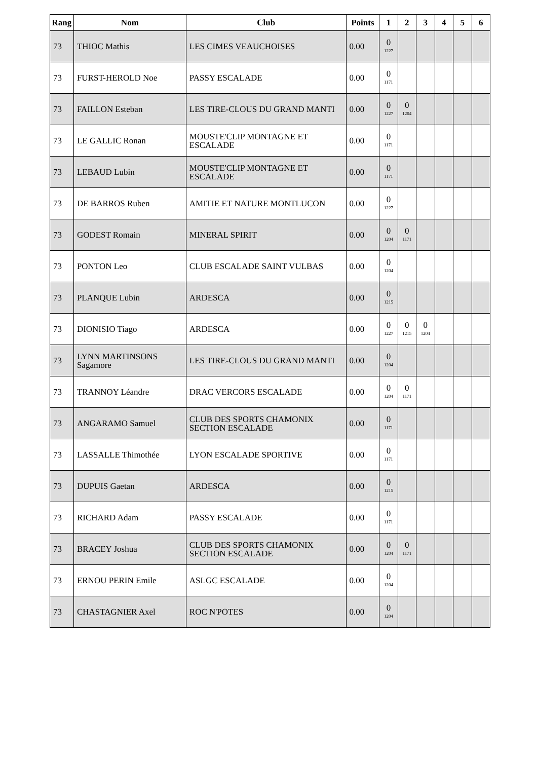| Rang | Nom | Club | Points | 1 | 2 | 3 | 4 | 5 | 6 |
| --- | --- | --- | --- | --- | --- | --- | --- | --- | --- |
| 73 | THIOC Mathis | LES CIMES VEAUCHOISES | 0.00 | 0 1227 | | | | | |
| 73 | FURST-HEROLD Noe | PASSY ESCALADE | 0.00 | 0 1171 | | | | | |
| 73 | FAILLON Esteban | LES TIRE-CLOUS DU GRAND MANTI | 0.00 | 0 1227 | 0 1204 | | | | |
| 73 | LE GALLIC Ronan | MOUSTE'CLIP MONTAGNE ET ESCALADE | 0.00 | 0 1171 | | | | | |
| 73 | LEBAUD Lubin | MOUSTE'CLIP MONTAGNE ET ESCALADE | 0.00 | 0 1171 | | | | | |
| 73 | DE BARROS Ruben | AMITIE ET NATURE MONTLUCON | 0.00 | 0 1227 | | | | | |
| 73 | GODEST Romain | MINERAL SPIRIT | 0.00 | 0 1204 | 0 1171 | | | | |
| 73 | PONTON Leo | CLUB ESCALADE SAINT VULBAS | 0.00 | 0 1204 | | | | | |
| 73 | PLANQUE Lubin | ARDESCA | 0.00 | 0 1215 | | | | | |
| 73 | DIONISIO Tiago | ARDESCA | 0.00 | 0 1227 | 0 1215 | 0 1204 | | | |
| 73 | LYNN MARTINSONS Sagamore | LES TIRE-CLOUS DU GRAND MANTI | 0.00 | 0 1204 | | | | | |
| 73 | TRANNOY Léandre | DRAC VERCORS ESCALADE | 0.00 | 0 1204 | 0 1171 | | | | |
| 73 | ANGARAMO Samuel | CLUB DES SPORTS CHAMONIX SECTION ESCALADE | 0.00 | 0 1171 | | | | | |
| 73 | LASSALLE Thimothée | LYON ESCALADE SPORTIVE | 0.00 | 0 1171 | | | | | |
| 73 | DUPUIS Gaetan | ARDESCA | 0.00 | 0 1215 | | | | | |
| 73 | RICHARD Adam | PASSY ESCALADE | 0.00 | 0 1171 | | | | | |
| 73 | BRACEY Joshua | CLUB DES SPORTS CHAMONIX SECTION ESCALADE | 0.00 | 0 1204 | 0 1171 | | | | |
| 73 | ERNOU PERIN Emile | ASLGC ESCALADE | 0.00 | 0 1204 | | | | | |
| 73 | CHASTAGNIER Axel | ROC N'POTES | 0.00 | 0 1204 | | | | | |